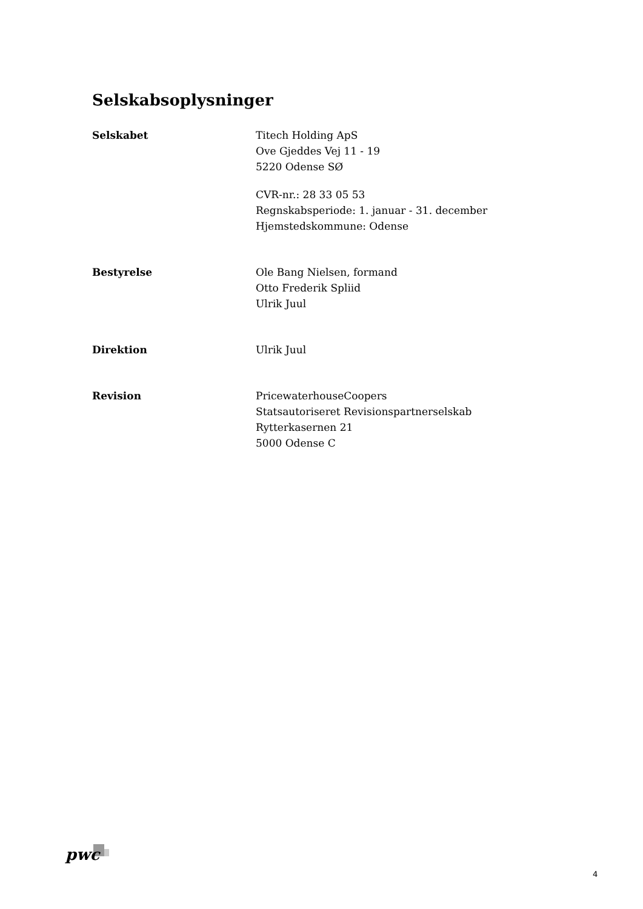Selskabsoplysninger
Selskabet Titech Holding ApS
Ove Gjeddes Vej 11 - 19
5220 Odense SØ
CVR-nr.: 28 33 05 53
Regnskabsperiode: 1. januar - 31. december
Hjemstedskommune: Odense
Bestyrelse Ole Bang Nielsen, formand
Otto Frederik Spliid
Ulrik Juul
Direktion Ulrik Juul
Revision PricewaterhouseCoopers
Statsautoriseret Revisionspartnerselskab
Rytterkasernen 21
5000 Odense C
pwc
4